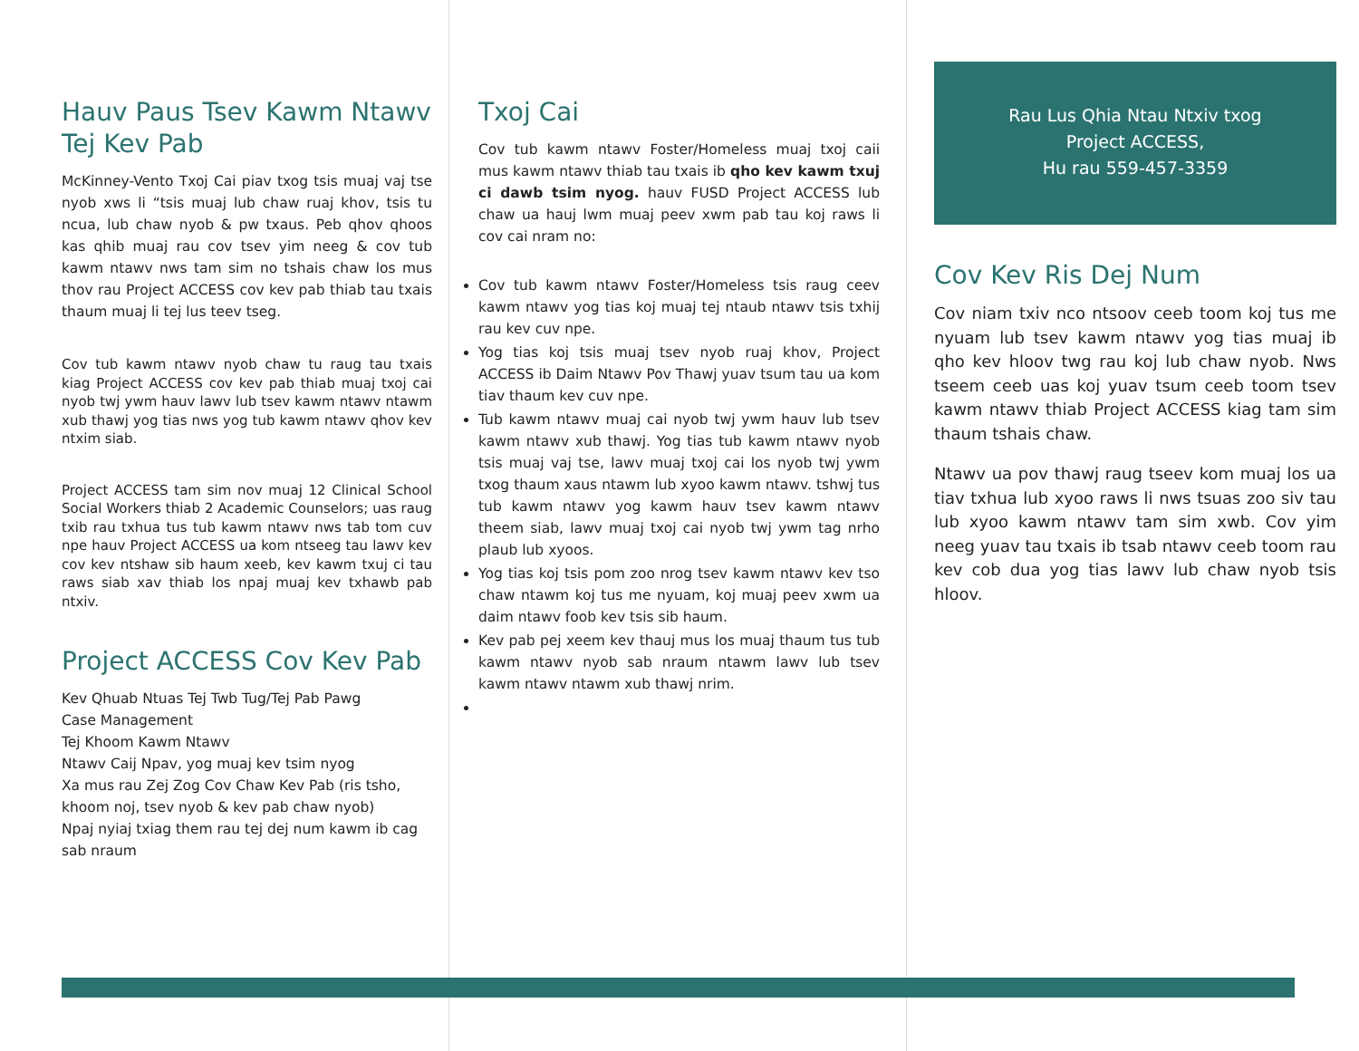Hauv Paus Tsev Kawm Ntawv Tej Kev Pab
McKinney-Vento Txoj Cai piav txog tsis muaj vaj tse nyob xws li “tsis muaj lub chaw ruaj khov, tsis tu ncua, lub chaw nyob & pw txaus. Peb qhov qhoos kas qhib muaj rau cov tsev yim neeg & cov tub kawm ntawv nws tam sim no tshais chaw los mus thov rau Project ACCESS cov kev pab thiab tau txais thaum muaj li tej lus teev tseg.
Cov tub kawm ntawv nyob chaw tu raug tau txais kiag Project ACCESS cov kev pab thiab muaj txoj cai nyob twj ywm hauv lawv lub tsev kawm ntawv ntawm xub thawj yog tias nws yog tub kawm ntawv qhov kev ntxim siab.
Project ACCESS tam sim nov muaj 12 Clinical School Social Workers thiab 2 Academic Counselors; uas raug txib rau txhua tus tub kawm ntawv nws tab tom cuv npe hauv Project ACCESS ua kom ntseeg tau lawv kev cov kev ntshaw sib haum xeeb, kev kawm txuj ci tau raws siab xav thiab los npaj muaj kev txhawb pab ntxiv.
Project ACCESS Cov Kev Pab
Kev Qhuab Ntuas Tej Twb Tug/Tej Pab Pawg
Case Management
Tej Khoom Kawm Ntawv
Ntawv Caij Npav, yog muaj kev tsim nyog
Xa mus rau Zej Zog Cov Chaw Kev Pab (ris tsho, khoom noj, tsev nyob & kev pab chaw nyob)
Npaj nyiaj txiag them rau tej dej num kawm ib cag sab nraum
Txoj Cai
Cov tub kawm ntawv Foster/Homeless muaj txoj caii mus kawm ntawv thiab tau txais ib qho kev kawm txuj ci dawb tsim nyog. hauv FUSD Project ACCESS lub chaw ua hauj lwm muaj peev xwm pab tau koj raws li cov cai nram no:
Cov tub kawm ntawv Foster/Homeless tsis raug ceev kawm ntawv yog tias koj muaj tej ntaub ntawv tsis txhij rau kev cuv npe.
Yog tias koj tsis muaj tsev nyob ruaj khov, Project ACCESS ib Daim Ntawv Pov Thawj yuav tsum tau ua kom tiav thaum kev cuv npe.
Tub kawm ntawv muaj cai nyob twj ywm hauv lub tsev kawm ntawv xub thawj. Yog tias tub kawm ntawv nyob tsis muaj vaj tse, lawv muaj txoj cai los nyob twj ywm txog thaum xaus ntawm lub xyoo kawm ntawv. tshwj tus tub kawm ntawv yog kawm hauv tsev kawm ntawv theem siab, lawv muaj txoj cai nyob twj ywm tag nrho plaub lub xyoos.
Yog tias koj tsis pom zoo nrog tsev kawm ntawv kev tso chaw ntawm koj tus me nyuam, koj muaj peev xwm ua daim ntawv foob kev tsis sib haum.
Kev pab pej xeem kev thauj mus los muaj thaum tus tub kawm ntawv nyob sab nraum ntawm lawv lub tsev kawm ntawv ntawm xub thawj nrim.
Rau Lus Qhia Ntau Ntxiv txog
Project ACCESS,
Hu rau 559-457-3359
Cov Kev Ris Dej Num
Cov niam txiv nco ntsoov ceeb toom koj tus me nyuam lub tsev kawm ntawv yog tias muaj ib qho kev hloov twg rau koj lub chaw nyob. Nws tseem ceeb uas koj yuav tsum ceeb toom tsev kawm ntawv thiab Project ACCESS kiag tam sim thaum tshais chaw.
Ntawv ua pov thawj raug tseev kom muaj los ua tiav txhua lub xyoo raws li nws tsuas zoo siv tau lub xyoo kawm ntawv tam sim xwb. Cov yim neeg yuav tau txais ib tsab ntawv ceeb toom rau kev cob dua yog tias lawv lub chaw nyob tsis hloov.